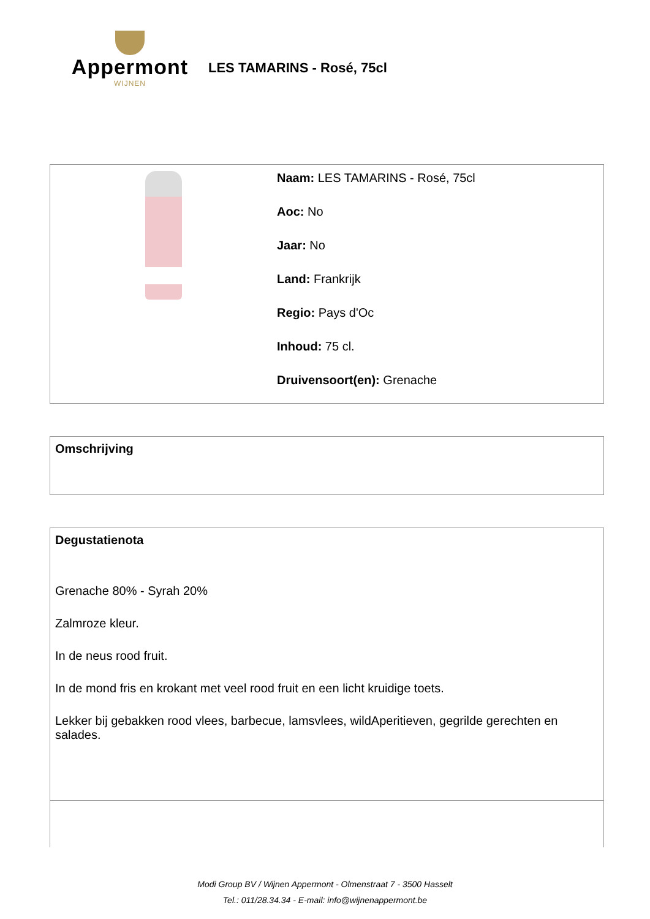Appermont
WIJNEN
LES TAMARINS - Rosé, 75cl
Naam: LES TAMARINS - Rosé, 75cl
Aoc: No
Jaar: No
Land: Frankrijk
Regio: Pays d'Oc
Inhoud: 75 cl.
Druivensoort(en): Grenache
Omschrijving
Degustatienota
Grenache 80% - Syrah 20%
Zalmroze kleur.
In de neus rood fruit.
In de mond fris en krokant met veel rood fruit en een licht kruidige toets.
Lekker bij gebakken rood vlees, barbecue, lamsvlees, wildAperitieven, gegrilde gerechten en salades.
Modi Group BV / Wijnen Appermont - Olmenstraat 7 - 3500 Hasselt
Tel.: 011/28.34.34 - E-mail: info@wijnenappermont.be